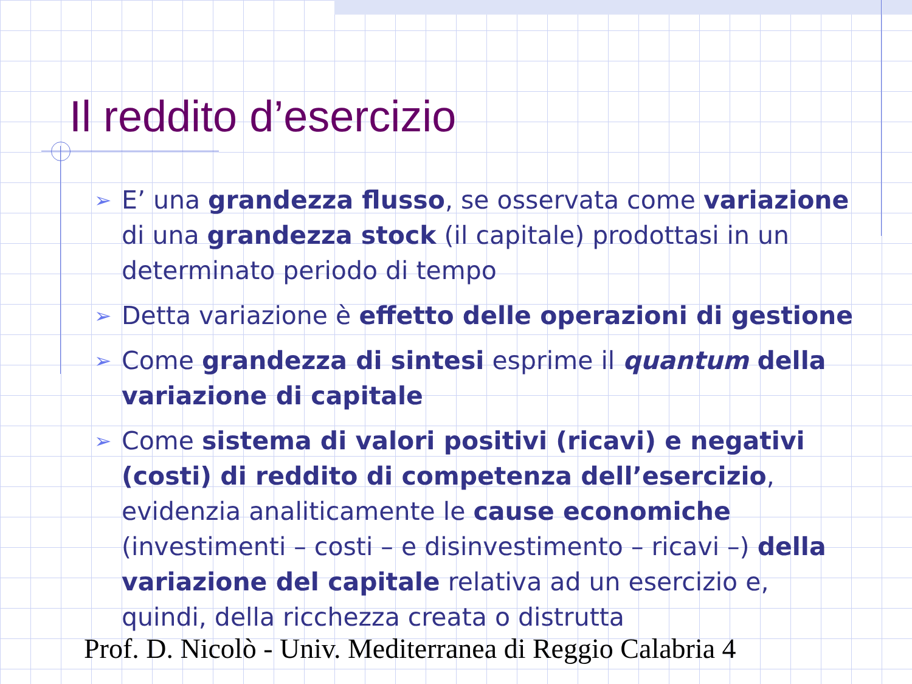Il reddito d’esercizio
➢ E’ una grandezza flusso, se osservata come variazione di una grandezza stock (il capitale) prodottasi in un determinato periodo di tempo
➢ Detta variazione è effetto delle operazioni di gestione
➢ Come grandezza di sintesi esprime il quantum della variazione di capitale
➢ Come sistema di valori positivi (ricavi) e negativi (costi) di reddito di competenza dell’esercizio, evidenzia analiticamente le cause economiche (investimenti – costi – e disinvestimento – ricavi –) della variazione del capitale relativa ad un esercizio e, quindi, della ricchezza creata o distrutta
Prof. D. Nicolò - Univ. Mediterranea di Reggio Calabria 4